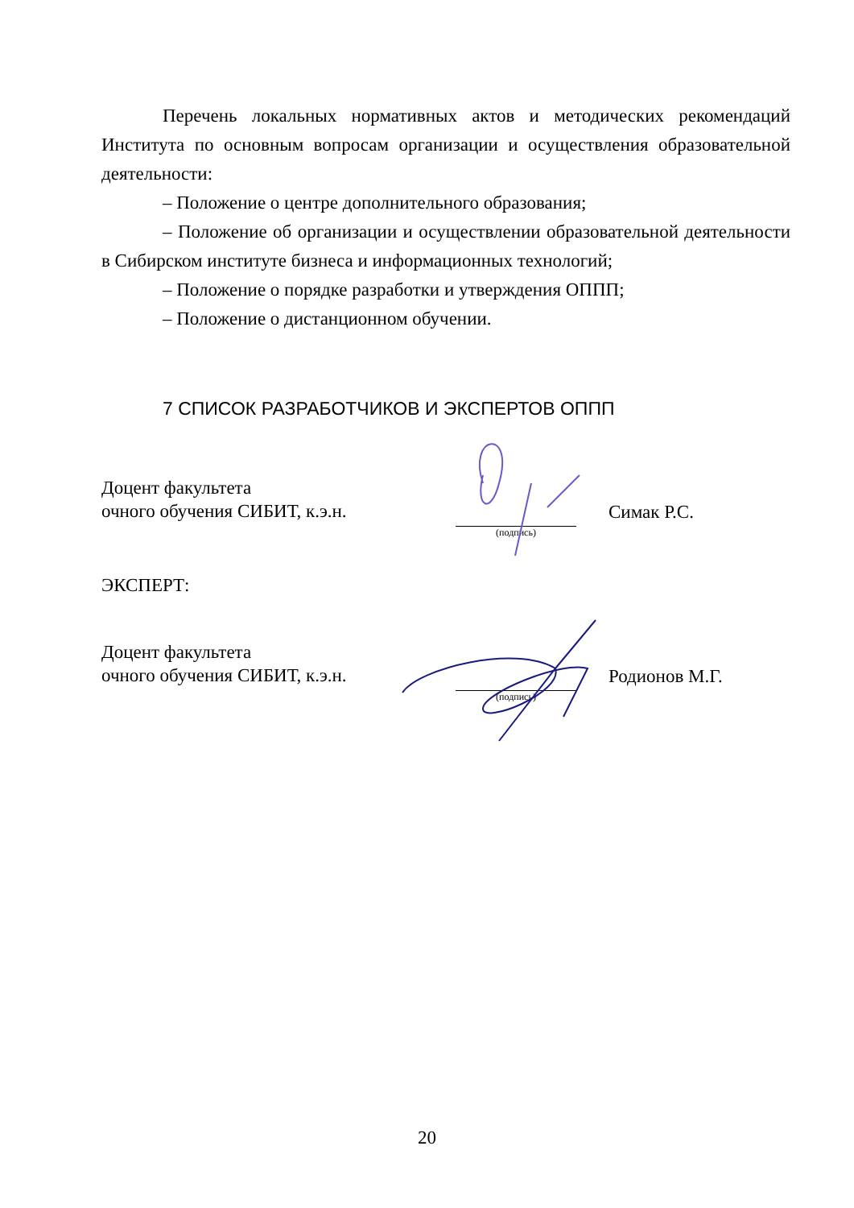Перечень локальных нормативных актов и методических рекомендаций Института по основным вопросам организации и осуществления образовательной деятельности:
– Положение о центре дополнительного образования;
– Положение об организации и осуществлении образовательной деятельности в Сибирском институте бизнеса и информационных технологий;
– Положение о порядке разработки и утверждения ОППП;
– Положение о дистанционном обучении.
7 СПИСОК РАЗРАБОТЧИКОВ И ЭКСПЕРТОВ ОППП
Доцент факультета
очного обучения СИБИТ, к.э.н.
(подпись)
Симак Р.С.
ЭКСПЕРТ:
Доцент факультета
очного обучения СИБИТ, к.э.н.
(подпись)
Родионов М.Г.
20